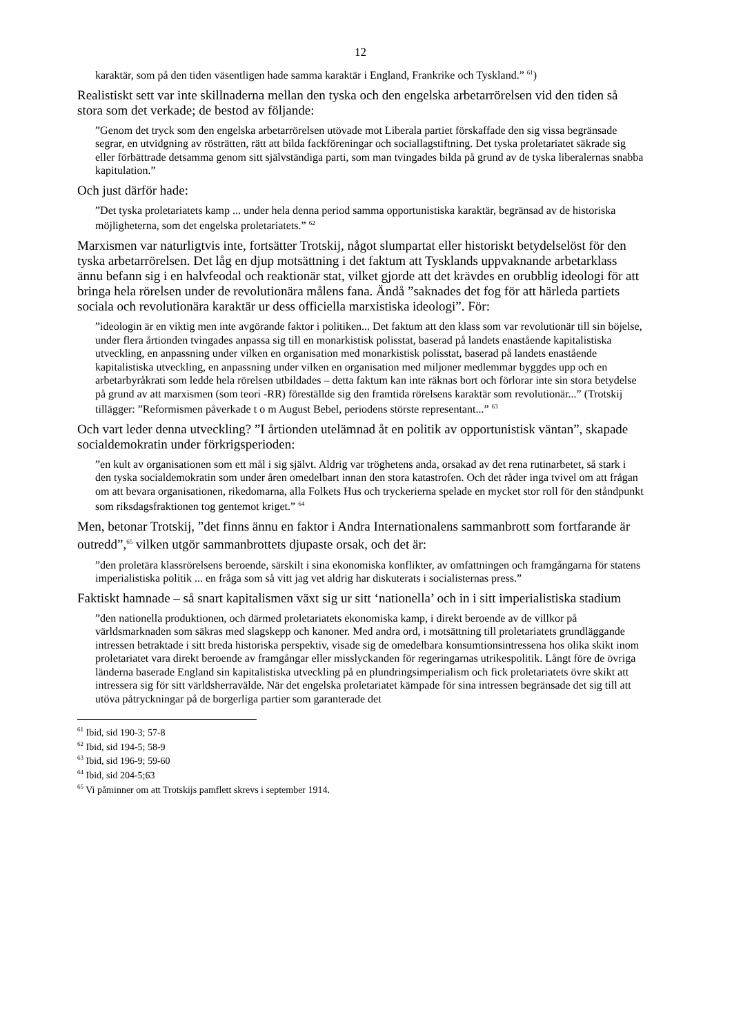12
karaktär, som på den tiden väsentligen hade samma karaktär i England, Frankrike och Tyskland.” <sup>61</sup>)
Realistiskt sett var inte skillnaderna mellan den tyska och den engelska arbetarrörelsen vid den tiden så stora som det verkade; de bestod av följande:
”Genom det tryck som den engelska arbetarrörelsen utövade mot Liberala partiet förskaffade den sig vissa begränsade segrar, en utvidgning av rösträtten, rätt att bilda fackföreningar och sociallagstiftning. Det tyska proletariatet säkrade sig eller förbättrade detsamma genom sitt självständiga parti, som man tvingades bilda på grund av de tyska liberalernas snabba kapitulation.”
Och just därför hade:
”Det tyska proletariatets kamp ... under hela denna period samma opportunistiska karaktär, begränsad av de historiska möjligheterna, som det engelska proletariatets.” <sup>62</sup>
Marxismen var naturligtvis inte, fortsätter Trotskij, något slumpartat eller historiskt betydelselöst för den tyska arbetarrörelsen. Det låg en djup motsättning i det faktum att Tysklands uppvaknande arbetarklass ännu befann sig i en halvfeodal och reaktionär stat, vilket gjorde att det krävdes en orubblig ideologi för att bringa hela rörelsen under de revolutionära målens fana. Ändå ”saknades det fog för att härleda partiets sociala och revolutionära karaktär ur dess officiella marxistiska ideologi”. För:
”ideologin är en viktig men inte avgörande faktor i politiken... Det faktum att den klass som var revolutionär till sin böjelse, under flera årtionden tvingades anpassa sig till en monarkistisk polisstat, baserad på landets enastående kapitalistiska utveckling, en anpassning under vilken en organisation med monarkistisk polisstat, baserad på landets enastående kapitalistiska utveckling, en anpassning under vilken en organisation med miljoner medlemmar byggdes upp och en arbetarbyråkrati som ledde hela rörelsen utbildades – detta faktum kan inte räknas bort och förlorar inte sin stora betydelse på grund av att marxismen (som teori -RR) föreställde sig den framtida rörelsens karaktär som revolutionär...” (Trotskij tillägger: ”Reformismen påverkade t o m August Bebel, periodens störste representant...” <sup>63</sup>
Och vart leder denna utveckling? ”I årtionden utelämnad åt en politik av opportunistisk väntan”, skapade socialdemokratin under förkrigsperioden:
”en kult av organisationen som ett mål i sig självt. Aldrig var tröghetens anda, orsakad av det rena rutinarbetet, så stark i den tyska socialdemokratin som under åren omedelbart innan den stora katastrofen. Och det råder inga tvivel om att frågan om att bevara organisationen, rikedomarna, alla Folkets Hus och tryckerierna spelade en mycket stor roll för den ståndpunkt som riksdagsfraktionen tog gentemot kriget.” <sup>64</sup>
Men, betonar Trotskij, ”det finns ännu en faktor i Andra Internationalens sammanbrott som fortfarande är outredd”,<sup>65</sup> vilken utgör sammanbrottets djupaste orsak, och det är:
”den proletära klassrörelsens beroende, särskilt i sina ekonomiska konflikter, av omfattningen och framgångarna för statens imperialistiska politik ... en fråga som så vitt jag vet aldrig har diskuterats i socialisternas press.”
Faktiskt hamnade – så snart kapitalismen växt sig ur sitt ‘nationella’ och in i sitt imperialistiska stadium
”den nationella produktionen, och därmed proletariatets ekonomiska kamp, i direkt beroende av de villkor på världsmarknaden som säkras med slagskepp och kanoner. Med andra ord, i motsättning till proletariatets grundläggande intressen betraktade i sitt breda historiska perspektiv, visade sig de omedelbara konsumtionsintressena hos olika skikt inom proletariatet vara direkt beroende av framgångar eller misslyckanden för regeringarnas utrikespolitik. Långt före de övriga länderna baserade England sin kapitalistiska utveckling på en plundringsimperialism och fick proletariatets övre skikt att intressera sig för sitt världsherravälde. När det engelska proletariatet kämpade för sina intressen begränsade det sig till att utöva påtryckningar på de borgerliga partier som garanterade det
<sup>61</sup> Ibid, sid 190-3; 57-8
<sup>62</sup> Ibid, sid 194-5; 58-9
<sup>63</sup> Ibid, sid 196-9; 59-60
<sup>64</sup> Ibid, sid 204-5;63
<sup>65</sup> Vi påminner om att Trotskijs pamflett skrevs i september 1914.